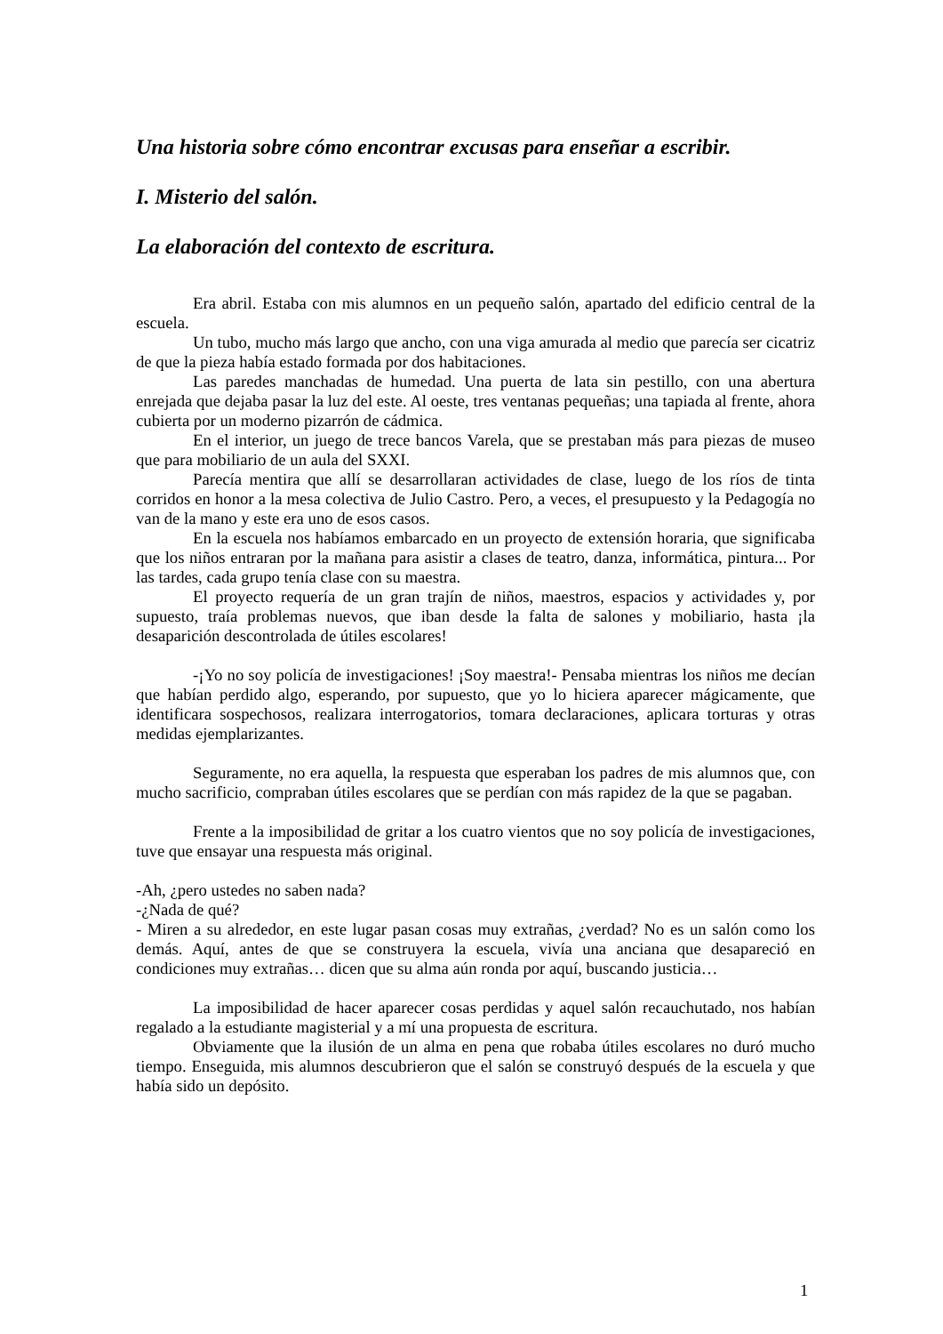Una historia sobre cómo encontrar excusas para enseñar a escribir.
I. Misterio del salón.
La elaboración del contexto de escritura.
Era abril. Estaba con mis alumnos en un pequeño salón, apartado del edificio central de la escuela.
Un tubo, mucho más largo que ancho, con una viga amurada al medio que parecía ser cicatriz de que la pieza había estado formada por dos habitaciones.
Las paredes manchadas de humedad. Una puerta de lata sin pestillo, con una abertura enrejada que dejaba pasar la luz del este. Al oeste, tres ventanas pequeñas; una tapiada al frente, ahora cubierta por un moderno pizarrón de cádmica.
En el interior, un juego de trece bancos Varela, que se prestaban más para piezas de museo que para mobiliario de un aula del SXXI.
Parecía mentira que allí se desarrollaran actividades de clase, luego de los ríos de tinta corridos en honor a la mesa colectiva de Julio Castro. Pero, a veces, el presupuesto y la Pedagogía no van de la mano y este era uno de esos casos.
En la escuela nos habíamos embarcado en un proyecto de extensión horaria, que significaba que los niños entraran por la mañana para asistir a clases de teatro, danza, informática, pintura... Por las tardes, cada grupo tenía clase con su maestra.
El proyecto requería de un gran trajín de niños, maestros, espacios y actividades y, por supuesto, traía problemas nuevos, que iban desde la falta de salones y mobiliario, hasta ¡la desaparición descontrolada de útiles escolares!
-¡Yo no soy policía de investigaciones! ¡Soy maestra!- Pensaba mientras los niños me decían que habían perdido algo, esperando, por supuesto, que yo lo hiciera aparecer mágicamente, que identificara sospechosos, realizara interrogatorios, tomara declaraciones, aplicara torturas y otras medidas ejemplarizantes.
Seguramente, no era aquella, la respuesta que esperaban los padres de mis alumnos que, con mucho sacrificio, compraban útiles escolares que se perdían con más rapidez de la que se pagaban.
Frente a la imposibilidad de gritar a los cuatro vientos que no soy policía de investigaciones, tuve que ensayar una respuesta más original.
-Ah, ¿pero ustedes no saben nada?
-¿Nada de qué?
- Miren a su alrededor, en este lugar pasan cosas muy extrañas, ¿verdad? No es un salón como los demás. Aquí, antes de que se construyera la escuela, vivía una anciana que desapareció en condiciones muy extrañas… dicen que su alma aún ronda por aquí, buscando justicia…
La imposibilidad de hacer aparecer cosas perdidas y aquel salón recauchutado, nos habían regalado a la estudiante magisterial y a mí una propuesta de escritura.
Obviamente que la ilusión de un alma en pena que robaba útiles escolares no duró mucho tiempo. Enseguida, mis alumnos descubrieron que el salón se construyó después de la escuela y que había sido un depósito.
1